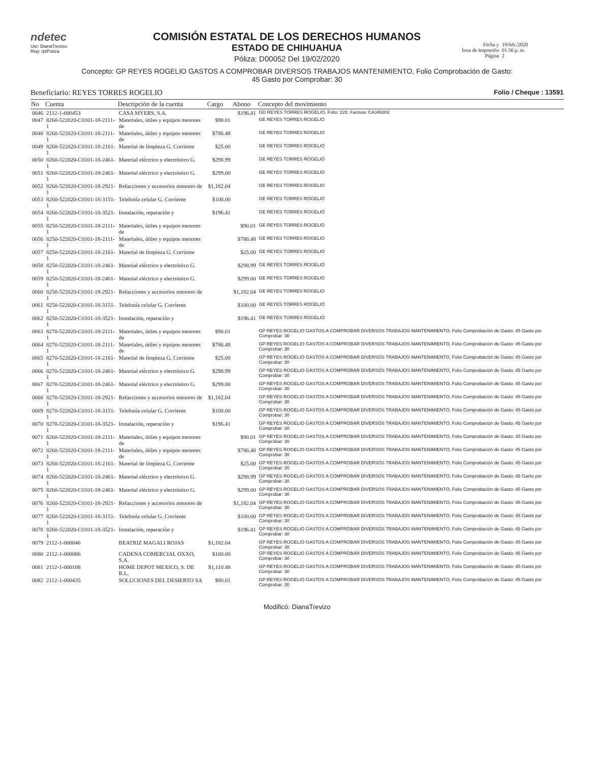ndetec
Usr: DianaTrevizo
Rep: rptPoliza
COMISIÓN ESTATAL DE LOS DERECHOS HUMANOS
ESTADO DE CHIHUAHUA
Póliza: D00052 Del 19/02/2020
Fecha y
hora de Impresión
Página
19/feb./2020
01:56 p. m.
2
Concepto: GP REYES ROGELIO GASTOS A COMPROBAR DIVERSOS TRABAJOS MANTENIMIENTO, Folio Comprobación de Gasto:
45 Gasto por Comprobar: 30
Beneficiario: REYES TORRES ROGELIO Folio / Cheque : 13591
| No | Cuenta | Descripción de la cuenta | Cargo | Abono | Concepto del movimiento |
| --- | --- | --- | --- | --- | --- |
| 0046 | 2112-1-000453 | CASA MYERS, S.A. | | $196.41 | GD REYES TORRES ROGELIO, Folio: 228, Factura: CA349302 |
| 0047 | 8260-522020-C0101-18-2111-1 | Materiales, útiles y equipos menores de | $90.01 | | GE REYES TORRES ROGELIO |
| 0048 | 8260-522020-C0101-18-2111-1 | Materiales, útiles y equipos menores de | $786.48 | | GE REYES TORRES ROGELIO |
| 0049 | 8260-522020-C0101-18-2161-1 | Material de limpieza G. Corriente | $25.00 | | GE REYES TORRES ROGELIO |
| 0050 | 8260-522020-C0101-18-2461-1 | Material eléctrico y electrónico G. | $298.99 | | GE REYES TORRES ROGELIO |
| 0051 | 8260-522020-C0101-18-2461-1 | Material eléctrico y electrónico G. | $299.00 | | GE REYES TORRES ROGELIO |
| 0052 | 8260-522020-C0101-18-2921-1 | Refacciones y accesorios menores de | $1,182.04 | | GE REYES TORRES ROGELIO |
| 0053 | 8260-522020-C0101-18-3151-1 | Telefonía celular G. Corriente | $100.00 | | GE REYES TORRES ROGELIO |
| 0054 | 8260-522020-C0101-18-3521-1 | Instalación, reparación y | $196.41 | | GE REYES TORRES ROGELIO |
| 0055 | 8250-522020-C0101-18-2111-1 | Materiales, útiles y equipos menores de | | $90.01 | GE REYES TORRES ROGELIO |
| 0056 | 8250-522020-C0101-18-2111-1 | Materiales, útiles y equipos menores de | | $786.48 | GE REYES TORRES ROGELIO |
| 0057 | 8250-522020-C0101-18-2161-1 | Material de limpieza G. Corriente | | $25.00 | GE REYES TORRES ROGELIO |
| 0058 | 8250-522020-C0101-18-2461-1 | Material eléctrico y electrónico G. | | $298.99 | GE REYES TORRES ROGELIO |
| 0059 | 8250-522020-C0101-18-2461-1 | Material eléctrico y electrónico G. | | $299.00 | GE REYES TORRES ROGELIO |
| 0060 | 8250-522020-C0101-18-2921-1 | Refacciones y accesorios menores de | | $1,182.04 | GE REYES TORRES ROGELIO |
| 0061 | 8250-522020-C0101-18-3151-1 | Telefonía celular G. Corriente | | $100.00 | GE REYES TORRES ROGELIO |
| 0062 | 8250-522020-C0101-18-3521-1 | Instalación, reparación y | | $196.41 | GE REYES TORRES ROGELIO |
| 0063 | 8270-522020-C0101-18-2111-1 | Materiales, útiles y equipos menores de | $90.01 | | GP REYES ROGELIO GASTOS A COMPROBAR DIVERSOS TRABAJOS MANTENIMIENTO, Folio Comprobación de Gasto: 45 Gasto por Comprobar: 30 |
| 0064 | 8270-522020-C0101-18-2111-1 | Materiales, útiles y equipos menores de | $786.48 | | GP REYES ROGELIO GASTOS A COMPROBAR DIVERSOS TRABAJOS MANTENIMIENTO, Folio Comprobación de Gasto: 45 Gasto por Comprobar: 30 |
| 0065 | 8270-522020-C0101-18-2161-1 | Material de limpieza G. Corriente | $25.00 | | GP REYES ROGELIO GASTOS A COMPROBAR DIVERSOS TRABAJOS MANTENIMIENTO, Folio Comprobación de Gasto: 45 Gasto por Comprobar: 30 |
| 0066 | 8270-522020-C0101-18-2461-1 | Material eléctrico y electrónico G. | $298.99 | | GP REYES ROGELIO GASTOS A COMPROBAR DIVERSOS TRABAJOS MANTENIMIENTO, Folio Comprobación de Gasto: 45 Gasto por Comprobar: 30 |
| 0067 | 8270-522020-C0101-18-2461-1 | Material eléctrico y electrónico G. | $299.00 | | GP REYES ROGELIO GASTOS A COMPROBAR DIVERSOS TRABAJOS MANTENIMIENTO, Folio Comprobación de Gasto: 45 Gasto por Comprobar: 30 |
| 0068 | 8270-522020-C0101-18-2921-1 | Refacciones y accesorios menores de | $1,182.04 | | GP REYES ROGELIO GASTOS A COMPROBAR DIVERSOS TRABAJOS MANTENIMIENTO, Folio Comprobación de Gasto: 45 Gasto por Comprobar: 30 |
| 0069 | 8270-522020-C0101-18-3151-1 | Telefonía celular G. Corriente | $100.00 | | GP REYES ROGELIO GASTOS A COMPROBAR DIVERSOS TRABAJOS MANTENIMIENTO, Folio Comprobación de Gasto: 45 Gasto por Comprobar: 30 |
| 0070 | 8270-522020-C0101-18-3521-1 | Instalación, reparación y | $196.41 | | GP REYES ROGELIO GASTOS A COMPROBAR DIVERSOS TRABAJOS MANTENIMIENTO, Folio Comprobación de Gasto: 45 Gasto por Comprobar: 30 |
| 0071 | 8260-522020-C0101-18-2111-1 | Materiales, útiles y equipos menores de | | $90.01 | GP REYES ROGELIO GASTOS A COMPROBAR DIVERSOS TRABAJOS MANTENIMIENTO, Folio Comprobación de Gasto: 45 Gasto por Comprobar: 30 |
| 0072 | 8260-522020-C0101-18-2111-1 | Materiales, útiles y equipos menores de | | $786.48 | GP REYES ROGELIO GASTOS A COMPROBAR DIVERSOS TRABAJOS MANTENIMIENTO, Folio Comprobación de Gasto: 45 Gasto por Comprobar: 30 |
| 0073 | 8260-522020-C0101-18-2161-1 | Material de limpieza G. Corriente | | $25.00 | GP REYES ROGELIO GASTOS A COMPROBAR DIVERSOS TRABAJOS MANTENIMIENTO, Folio Comprobación de Gasto: 45 Gasto por Comprobar: 30 |
| 0074 | 8260-522020-C0101-18-2461-1 | Material eléctrico y electrónico G. | | $298.99 | GP REYES ROGELIO GASTOS A COMPROBAR DIVERSOS TRABAJOS MANTENIMIENTO, Folio Comprobación de Gasto: 45 Gasto por Comprobar: 30 |
| 0075 | 8260-522020-C0101-18-2461-1 | Material eléctrico y electrónico G. | | $299.00 | GP REYES ROGELIO GASTOS A COMPROBAR DIVERSOS TRABAJOS MANTENIMIENTO, Folio Comprobación de Gasto: 45 Gasto por Comprobar: 30 |
| 0076 | 8260-522020-C0101-18-2921-1 | Refacciones y accesorios menores de | | $1,182.04 | GP REYES ROGELIO GASTOS A COMPROBAR DIVERSOS TRABAJOS MANTENIMIENTO, Folio Comprobación de Gasto: 45 Gasto por Comprobar: 30 |
| 0077 | 8260-522020-C0101-18-3151-1 | Telefonía celular G. Corriente | | $100.00 | GP REYES ROGELIO GASTOS A COMPROBAR DIVERSOS TRABAJOS MANTENIMIENTO, Folio Comprobación de Gasto: 45 Gasto por Comprobar: 30 |
| 0078 | 8260-522020-C0101-18-3521-1 | Instalación, reparación y | | $196.41 | GP REYES ROGELIO GASTOS A COMPROBAR DIVERSOS TRABAJOS MANTENIMIENTO, Folio Comprobación de Gasto: 45 Gasto por Comprobar: 30 |
| 0079 | 2112-1-000046 | BEATRIZ MAGALI ROJAS | $1,182.04 | | GP REYES ROGELIO GASTOS A COMPROBAR DIVERSOS TRABAJOS MANTENIMIENTO, Folio Comprobación de Gasto: 45 Gasto por Comprobar: 30 |
| 0080 | 2112-1-000086 | CADENA COMERCIAL OXXO, S.A. | $100.00 | | GP REYES ROGELIO GASTOS A COMPROBAR DIVERSOS TRABAJOS MANTENIMIENTO, Folio Comprobación de Gasto: 45 Gasto por Comprobar: 30 |
| 0081 | 2112-1-000108 | HOME DEPOT MEXICO, S. DE R.L. | $1,110.48 | | GP REYES ROGELIO GASTOS A COMPROBAR DIVERSOS TRABAJOS MANTENIMIENTO, Folio Comprobación de Gasto: 45 Gasto por Comprobar: 30 |
| 0082 | 2112-1-000435 | SOLUCIONES DEL DESIERTO SA | $90.01 | | GP REYES ROGELIO GASTOS A COMPROBAR DIVERSOS TRABAJOS MANTENIMIENTO, Folio Comprobación de Gasto: 45 Gasto por Comprobar: 30 |
Modificó: DianaTrevizo